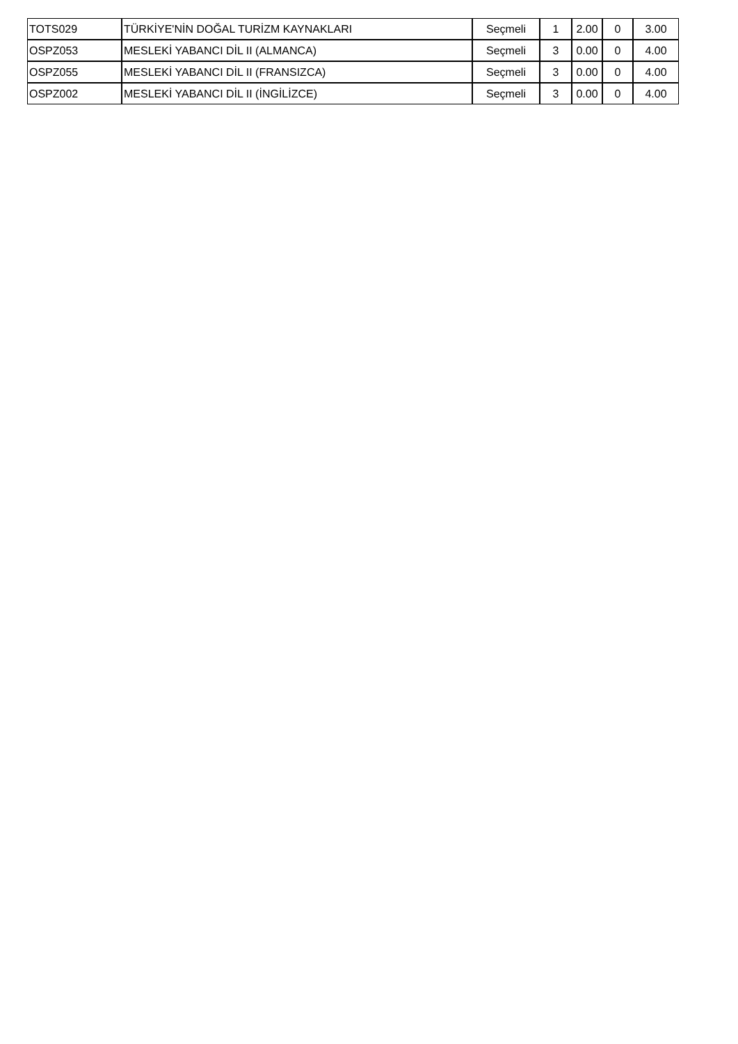| TOTS029 | TÜRKİYE'NİN DOĞAL TURİZM KAYNAKLARI | Seçmeli | 1 | 2.00 | 0 | 3.00 |
| OSPZ053 | MESLEKİ YABANCI DİL II (ALMANCA) | Seçmeli | 3 | 0.00 | 0 | 4.00 |
| OSPZ055 | MESLEKİ YABANCI DİL II (FRANSIZCA) | Seçmeli | 3 | 0.00 | 0 | 4.00 |
| OSPZ002 | MESLEKİ YABANCI DİL II (İNGİLİZCE) | Seçmeli | 3 | 0.00 | 0 | 4.00 |